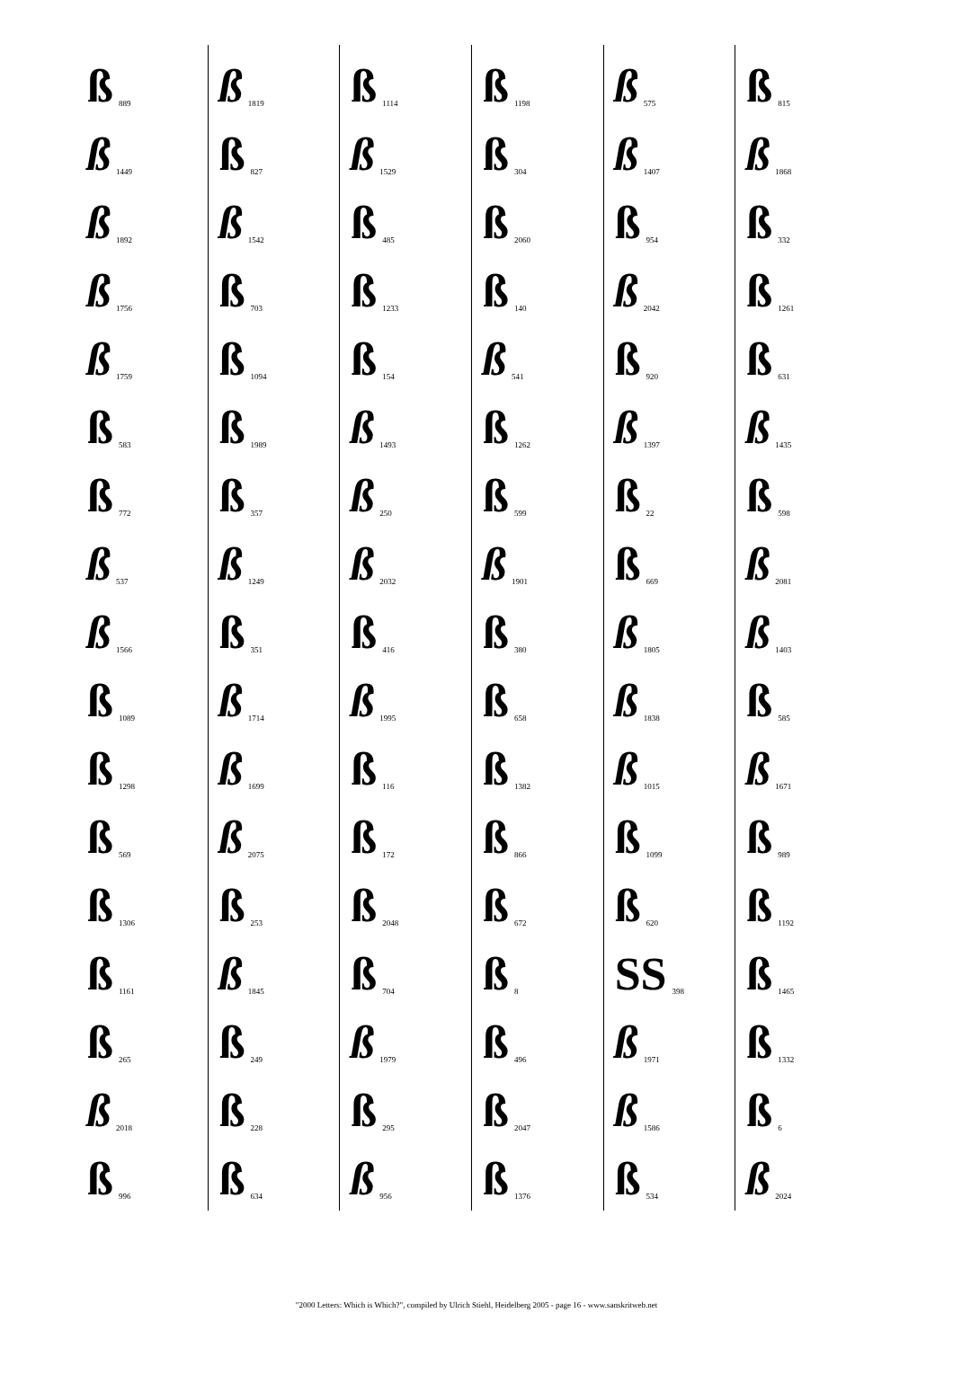ß 889
ß 1449
ß 1892
ß 1756
ß 1759
ß 583
ß 772
ß 537
ß 1566
ß 1089
ß 1298
ß 569
ß 1306
ß 1161
ß 265
ß 2018
ß 996
ß 1819
ß 827
ß 1542
ß 703
ß 1094
ß 1989
ß 357
ß 1249
ß 351
ß 1714
ß 1699
ß 2075
ß 253
ß 1845
ß 249
ß 228
ß 634
ß 1114
ß 1529
ß 485
ß 1233
ß 154
ß 1493
ß 250
ß 2032
ß 416
ß 1995
ß 116
ß 172
ß 2048
ß 704
ß 1979
ß 295
ß 956
ß 1198
ß 304
ß 2060
ß 140
ß 541
ß 1262
ß 599
ß 1901
ß 380
ß 658
ß 1382
ß 866
ß 672
ß 8
ß 496
ß 2047
ß 1376
ß 575
ß 1407
ß 954
ß 2042
ß 920
ß 1397
ß 22
ß 669
ß 1805
ß 1838
ß 1015
ß 1099
ß 620
SS 398
ß 1971
ß 1586
ß 534
ß 815
ß 1868
ß 332
ß 1261
ß 631
ß 1435
ß 598
ß 2081
ß 1403
ß 585
ß 1671
ß 989
ß 1192
ß 1465
ß 1332
ß 6
ß 2024
"2000 Letters: Which is Which?", compiled by Ulrich Stiehl, Heidelberg 2005 - page 16 - www.sanskritweb.net